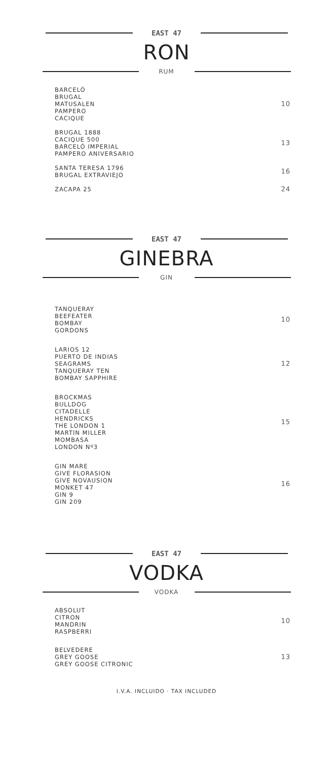EAST 47
RON
RUM
BARCELÓ
BRUGAL
MATUSALEN
PAMPERO
CACIQUE
10
BRUGAL 1888
CACIQUE 500
BARCELÓ IMPERIAL
PAMPERO ANIVERSARIO
13
SANTA TERESA 1796
BRUGAL EXTRAVIEJO
16
ZACAPA 25 24
EAST 47
GINEBRA
GIN
TANQUERAY
BEEFEATER
BOMBAY
GORDONS
10
LARIOS 12
PUERTO DE INDIAS
SEAGRAMS
TANQUERAY TEN
BOMBAY SAPPHIRE
12
BROCKMAS
BULLDOG
CITADELLE
HENDRICKS
THE LONDON 1
MARTIN MILLER
MOMBASA
LONDON Nº3
15
GIN MARE
GIVE FLORASION
GIVE NOVAUSION
MONKET 47
GIN 9
GIN 209
16
EAST 47
VODKA
VODKA
ABSOLUT
CITRON
MANDRIN
RASPBERRI
10
BELVEDERE
GREY GOOSE
GREY GOOSE CITRONIC
13
I.V.A. INCLUIDO · TAX INCLUDED